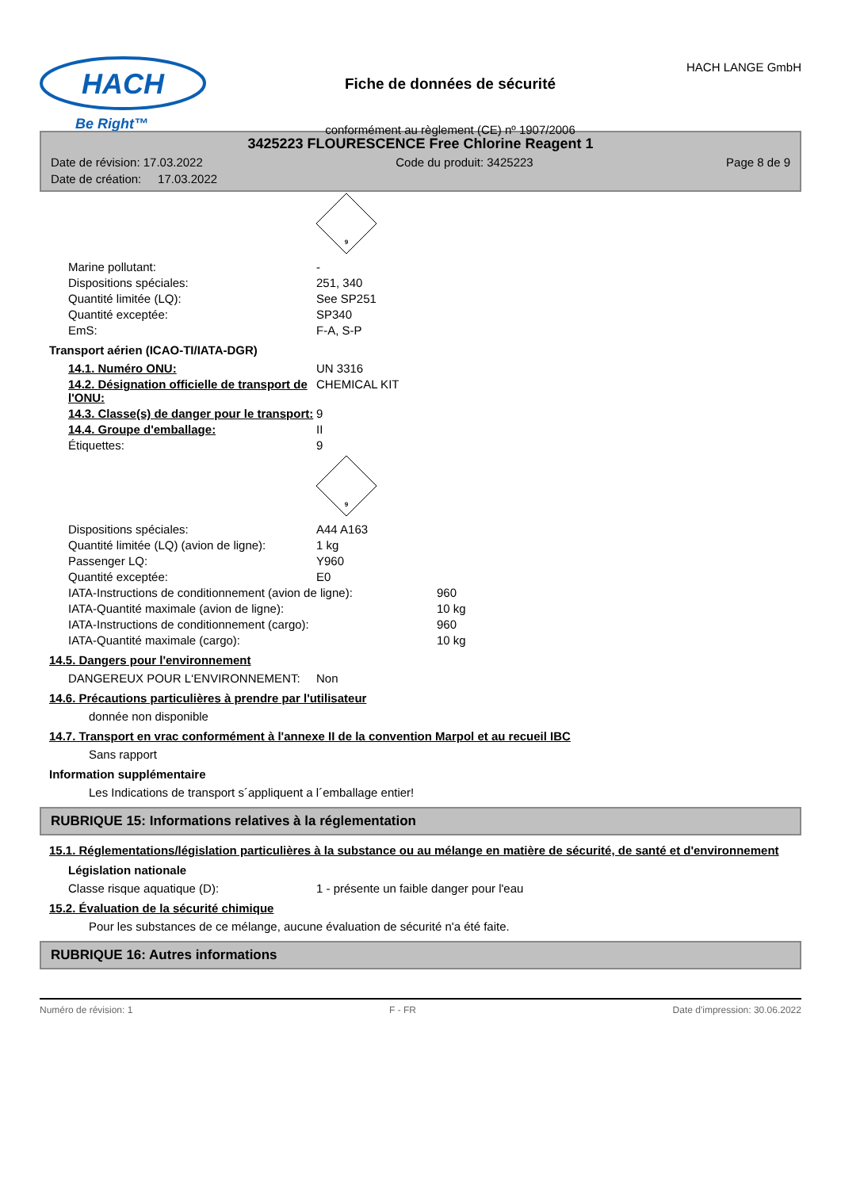HACH
Be Right™
Fiche de données de sécurité
conformément au règlement (CE) nº 1907/2006
HACH LANGE GmbH
3425223 FLOURESCENCE Free Chlorine Reagent 1
Date de révision: 17.03.2022 Code du produit: 3425223 Page 8 de 9
Date de création: 17.03.2022
9
Marine pollutant: -
Dispositions spéciales: 251, 340
Quantité limitée (LQ): See SP251
Quantité exceptée: SP340
EmS: F-A, S-P
Transport aérien (ICAO-TI/IATA-DGR)
14.1. Numéro ONU: UN 3316
14.2. Désignation officielle de transport de l'ONU: CHEMICAL KIT
14.3. Classe(s) de danger pour le transport: 9
14.4. Groupe d'emballage: II
Étiquettes: 9
9
Dispositions spéciales: A44 A163
Quantité limitée (LQ) (avion de ligne): 1 kg
Passenger LQ: Y960
Quantité exceptée: E0
IATA-Instructions de conditionnement (avion de ligne): 960
IATA-Quantité maximale (avion de ligne): 10 kg
IATA-Instructions de conditionnement (cargo): 960
IATA-Quantité maximale (cargo): 10 kg
14.5. Dangers pour l'environnement
DANGEREUX POUR L‘ENVIRONNEMENT: Non
14.6. Précautions particulières à prendre par l'utilisateur
donnée non disponible
14.7. Transport en vrac conformément à l'annexe II de la convention Marpol et au recueil IBC
Sans rapport
Information supplémentaire
Les Indications de transport s´appliquent a l´emballage entier!
RUBRIQUE 15: Informations relatives à la réglementation
15.1. Réglementations/législation particulières à la substance ou au mélange en matière de sécurité, de santé et d'environnement
Législation nationale
Classe risque aquatique (D): 1 - présente un faible danger pour l'eau
15.2. Évaluation de la sécurité chimique
Pour les substances de ce mélange, aucune évaluation de sécurité n'a été faite.
RUBRIQUE 16: Autres informations
Numéro de révision: 1 F - FR Date d'impression: 30.06.2022